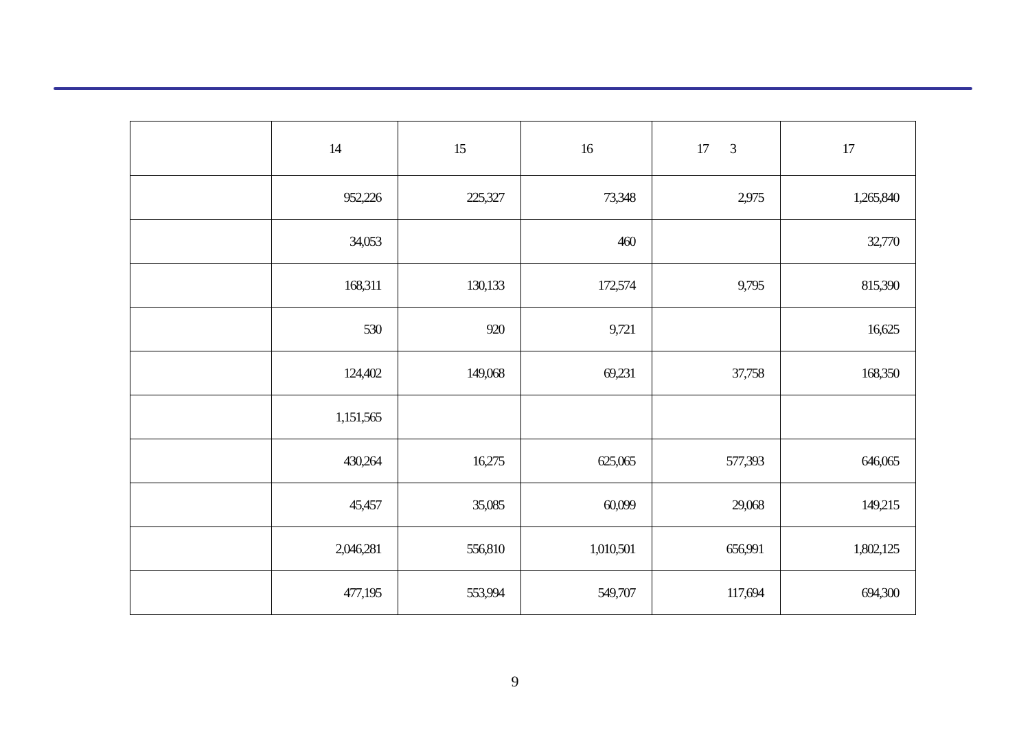| | 14 | 15 | 16 | 17 3 | 17 |
| --- | --- | --- | --- | --- | --- |
| | 952,226 | 225,327 | 73,348 | 2,975 | 1,265,840 |
| | 34,053 | | 460 | | 32,770 |
| | 168,311 | 130,133 | 172,574 | 9,795 | 815,390 |
| | 530 | 920 | 9,721 | | 16,625 |
| | 124,402 | 149,068 | 69,231 | 37,758 | 168,350 |
| | 1,151,565 | | | | |
| | 430,264 | 16,275 | 625,065 | 577,393 | 646,065 |
| | 45,457 | 35,085 | 60,099 | 29,068 | 149,215 |
| | 2,046,281 | 556,810 | 1,010,501 | 656,991 | 1,802,125 |
| | 477,195 | 553,994 | 549,707 | 117,694 | 694,300 |
9